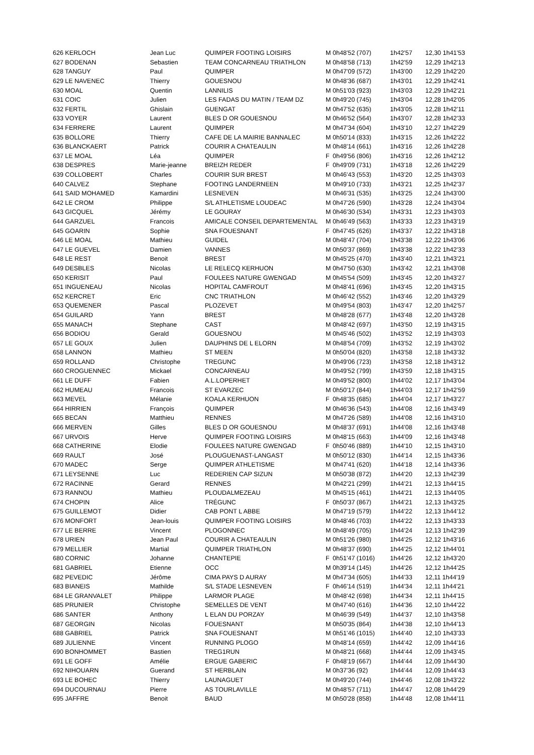| 626 KERLOCH | Jean Luc | QUIMPER FOOTING LOISIRS | M | 0h48'52 (707) | 1h42'57 | 12,30 1h41'53 |
| 627 BODENAN | Sebastien | TEAM CONCARNEAU TRIATHLON | M | 0h48'58 (713) | 1h42'59 | 12,29 1h42'13 |
| 628 TANGUY | Paul | QUIMPER | M | 0h47'09 (572) | 1h43'00 | 12,29 1h42'20 |
| 629 LE NAVENEC | Thierry | GOUESNOU | M | 0h48'36 (687) | 1h43'01 | 12,29 1h42'41 |
| 630 MOAL | Quentin | LANNILIS | M | 0h51'03 (923) | 1h43'03 | 12,29 1h42'21 |
| 631 COIC | Julien | LES FADAS DU MATIN / TEAM DZ | M | 0h49'20 (745) | 1h43'04 | 12,28 1h42'05 |
| 632 FERTIL | Ghislain | GUENGAT | M | 0h47'52 (635) | 1h43'05 | 12,28 1h42'11 |
| 633 VOYER | Laurent | BLES D OR GOUESNOU | M | 0h46'52 (564) | 1h43'07 | 12,28 1h42'33 |
| 634 FERRERE | Laurent | QUIMPER | M | 0h47'34 (604) | 1h43'10 | 12,27 1h42'29 |
| 635 BOLLORE | Thierry | CAFE DE LA MAIRIE BANNALEC | M | 0h50'14 (833) | 1h43'15 | 12,26 1h42'22 |
| 636 BLANCKAERT | Patrick | COURIR A CHATEAULIN | M | 0h48'14 (661) | 1h43'16 | 12,26 1h42'28 |
| 637 LE MOAL | Léa | QUIMPER | F | 0h49'56 (806) | 1h43'16 | 12,26 1h42'12 |
| 638 DESPRES | Marie-jeanne | BREIZH REDER | F | 0h49'09 (731) | 1h43'18 | 12,26 1h42'29 |
| 639 COLLOBERT | Charles | COURIR SUR BREST | M | 0h46'43 (553) | 1h43'20 | 12,25 1h43'03 |
| 640 CALVEZ | Stephane | FOOTING LANDERNEEN | M | 0h49'10 (733) | 1h43'21 | 12,25 1h42'37 |
| 641 SAID MOHAMED | Kamardini | LESNEVEN | M | 0h46'31 (535) | 1h43'25 | 12,24 1h43'00 |
| 642 LE CROM | Philippe | S/L ATHLETISME LOUDEAC | M | 0h47'26 (590) | 1h43'28 | 12,24 1h43'04 |
| 643 GICQUEL | Jérémy | LE GOURAY | M | 0h46'30 (534) | 1h43'31 | 12,23 1h43'03 |
| 644 GARZUEL | Francois | AMICALE CONSEIL DEPARTEMENTAL | M | 0h46'49 (563) | 1h43'33 | 12,23 1h43'19 |
| 645 GOARIN | Sophie | SNA FOUESNANT | F | 0h47'45 (626) | 1h43'37 | 12,22 1h43'18 |
| 646 LE MOAL | Mathieu | GUIDEL | M | 0h48'47 (704) | 1h43'38 | 12,22 1h43'06 |
| 647 LE GUEVEL | Damien | VANNES | M | 0h50'37 (869) | 1h43'38 | 12,22 1h42'33 |
| 648 LE REST | Benoit | BREST | M | 0h45'25 (470) | 1h43'40 | 12,21 1h43'21 |
| 649 DESBLES | Nicolas | LE RELECQ KERHUON | M | 0h47'50 (630) | 1h43'42 | 12,21 1h43'08 |
| 650 KERISIT | Paul | FOULEES NATURE GWENGAD | M | 0h45'54 (509) | 1h43'45 | 12,20 1h43'27 |
| 651 INGUENEAU | Nicolas | HOPITAL CAMFROUT | M | 0h48'41 (696) | 1h43'45 | 12,20 1h43'15 |
| 652 KERCRET | Eric | CNC TRIATHLON | M | 0h46'42 (552) | 1h43'46 | 12,20 1h43'29 |
| 653 QUEMENER | Pascal | PLOZEVET | M | 0h49'54 (803) | 1h43'47 | 12,20 1h42'57 |
| 654 GUILARD | Yann | BREST | M | 0h48'28 (677) | 1h43'48 | 12,20 1h43'28 |
| 655 MANACH | Stephane | CAST | M | 0h48'42 (697) | 1h43'50 | 12,19 1h43'15 |
| 656 BODIOU | Gerald | GOUESNOU | M | 0h45'46 (502) | 1h43'52 | 12,19 1h43'03 |
| 657 LE GOUX | Julien | DAUPHINS DE L ELORN | M | 0h48'54 (709) | 1h43'52 | 12,19 1h43'02 |
| 658 LANNON | Mathieu | ST MEEN | M | 0h50'04 (820) | 1h43'58 | 12,18 1h43'32 |
| 659 ROLLAND | Christophe | TREGUNC | M | 0h49'06 (723) | 1h43'58 | 12,18 1h43'12 |
| 660 CROGUENNEC | Mickael | CONCARNEAU | M | 0h49'52 (799) | 1h43'59 | 12,18 1h43'15 |
| 661 LE DUFF | Fabien | A.L.LOPERHET | M | 0h49'52 (800) | 1h44'02 | 12,17 1h43'04 |
| 662 HUMEAU | Francois | ST EVARZEC | M | 0h50'17 (844) | 1h44'03 | 12,17 1h42'59 |
| 663 MEVEL | Mélanie | KOALA KERHUON | F | 0h48'35 (685) | 1h44'04 | 12,17 1h43'27 |
| 664 HIRRIEN | François | QUIMPER | M | 0h46'36 (543) | 1h44'08 | 12,16 1h43'49 |
| 665 BECAN | Matthieu | RENNES | M | 0h47'26 (589) | 1h44'08 | 12,16 1h43'10 |
| 666 MERVEN | Gilles | BLES D OR GOUESNOU | M | 0h48'37 (691) | 1h44'08 | 12,16 1h43'48 |
| 667 URVOIS | Herve | QUIMPER FOOTING LOISIRS | M | 0h48'15 (663) | 1h44'09 | 12,16 1h43'48 |
| 668 CATHERINE | Elodie | FOULEES NATURE GWENGAD | F | 0h50'46 (889) | 1h44'10 | 12,15 1h43'10 |
| 669 RAULT | José | PLOUGUENAST-LANGAST | M | 0h50'12 (830) | 1h44'14 | 12,15 1h43'36 |
| 670 MADEC | Serge | QUIMPER ATHLETISME | M | 0h47'41 (620) | 1h44'18 | 12,14 1h43'36 |
| 671 LEYSENNE | Luc | REDERIEN CAP SIZUN | M | 0h50'38 (872) | 1h44'20 | 12,13 1h42'39 |
| 672 RACINNE | Gerard | RENNES | M | 0h42'21 (299) | 1h44'21 | 12,13 1h44'15 |
| 673 RANNOU | Mathieu | PLOUDALMEZEAU | M | 0h45'15 (461) | 1h44'21 | 12,13 1h44'05 |
| 674 CHOPIN | Alice | TRÉGUNC | F | 0h50'37 (867) | 1h44'21 | 12,13 1h43'25 |
| 675 GUILLEMOT | Didier | CAB PONT L ABBE | M | 0h47'19 (579) | 1h44'22 | 12,13 1h44'12 |
| 676 MONFORT | Jean-louis | QUIMPER FOOTING LOISIRS | M | 0h48'46 (703) | 1h44'22 | 12,13 1h43'33 |
| 677 LE BERRE | Vincent | PLOGONNEC | M | 0h48'49 (705) | 1h44'24 | 12,13 1h42'39 |
| 678 URIEN | Jean Paul | COURIR A CHATEAULIN | M | 0h51'26 (980) | 1h44'25 | 12,12 1h43'16 |
| 679 MELLIER | Martial | QUIMPER TRIATHLON | M | 0h48'37 (690) | 1h44'25 | 12,12 1h44'01 |
| 680 CORNIC | Johanne | CHANTEPIE | F | 0h51'47 (1016) | 1h44'26 | 12,12 1h43'20 |
| 681 GABRIEL | Etienne | OCC | M | 0h39'14 (145) | 1h44'26 | 12,12 1h44'25 |
| 682 PEVEDIC | Jérôme | CIMA PAYS D AURAY | M | 0h47'34 (605) | 1h44'33 | 12,11 1h44'19 |
| 683 BIANEIS | Mathilde | S/L STADE LESNEVEN | F | 0h46'14 (519) | 1h44'34 | 12,11 1h44'21 |
| 684 LE GRANVALET | Philippe | LARMOR PLAGE | M | 0h48'42 (698) | 1h44'34 | 12,11 1h44'15 |
| 685 PRUNIER | Christophe | SEMELLES DE VENT | M | 0h47'40 (616) | 1h44'36 | 12,10 1h44'22 |
| 686 SANTER | Anthony | L ELAN DU PORZAY | M | 0h46'39 (549) | 1h44'37 | 12,10 1h43'58 |
| 687 GEORGIN | Nicolas | FOUESNANT | M | 0h50'35 (864) | 1h44'38 | 12,10 1h44'13 |
| 688 GABRIEL | Patrick | SNA FOUESNANT | M | 0h51'46 (1015) | 1h44'40 | 12,10 1h43'33 |
| 689 JULIENNE | Vincent | RUNNING PLOGO | M | 0h48'14 (659) | 1h44'42 | 12,09 1h44'16 |
| 690 BONHOMMET | Bastien | TREG1RUN | M | 0h48'21 (668) | 1h44'44 | 12,09 1h43'45 |
| 691 LE GOFF | Amélie | ERGUE GABERIC | F | 0h48'19 (667) | 1h44'44 | 12,09 1h44'30 |
| 692 NIHOUARN | Guerand | ST HERBLAIN | M | 0h37'36 (92) | 1h44'44 | 12,09 1h44'43 |
| 693 LE BOHEC | Thierry | LAUNAGUET | M | 0h49'20 (744) | 1h44'46 | 12,08 1h43'22 |
| 694 DUCOURNAU | Pierre | AS TOURLAVILLE | M | 0h48'57 (711) | 1h44'47 | 12,08 1h44'29 |
| 695 JAFFRE | Benoit | BAUD | M | 0h50'28 (858) | 1h44'48 | 12,08 1h44'11 |